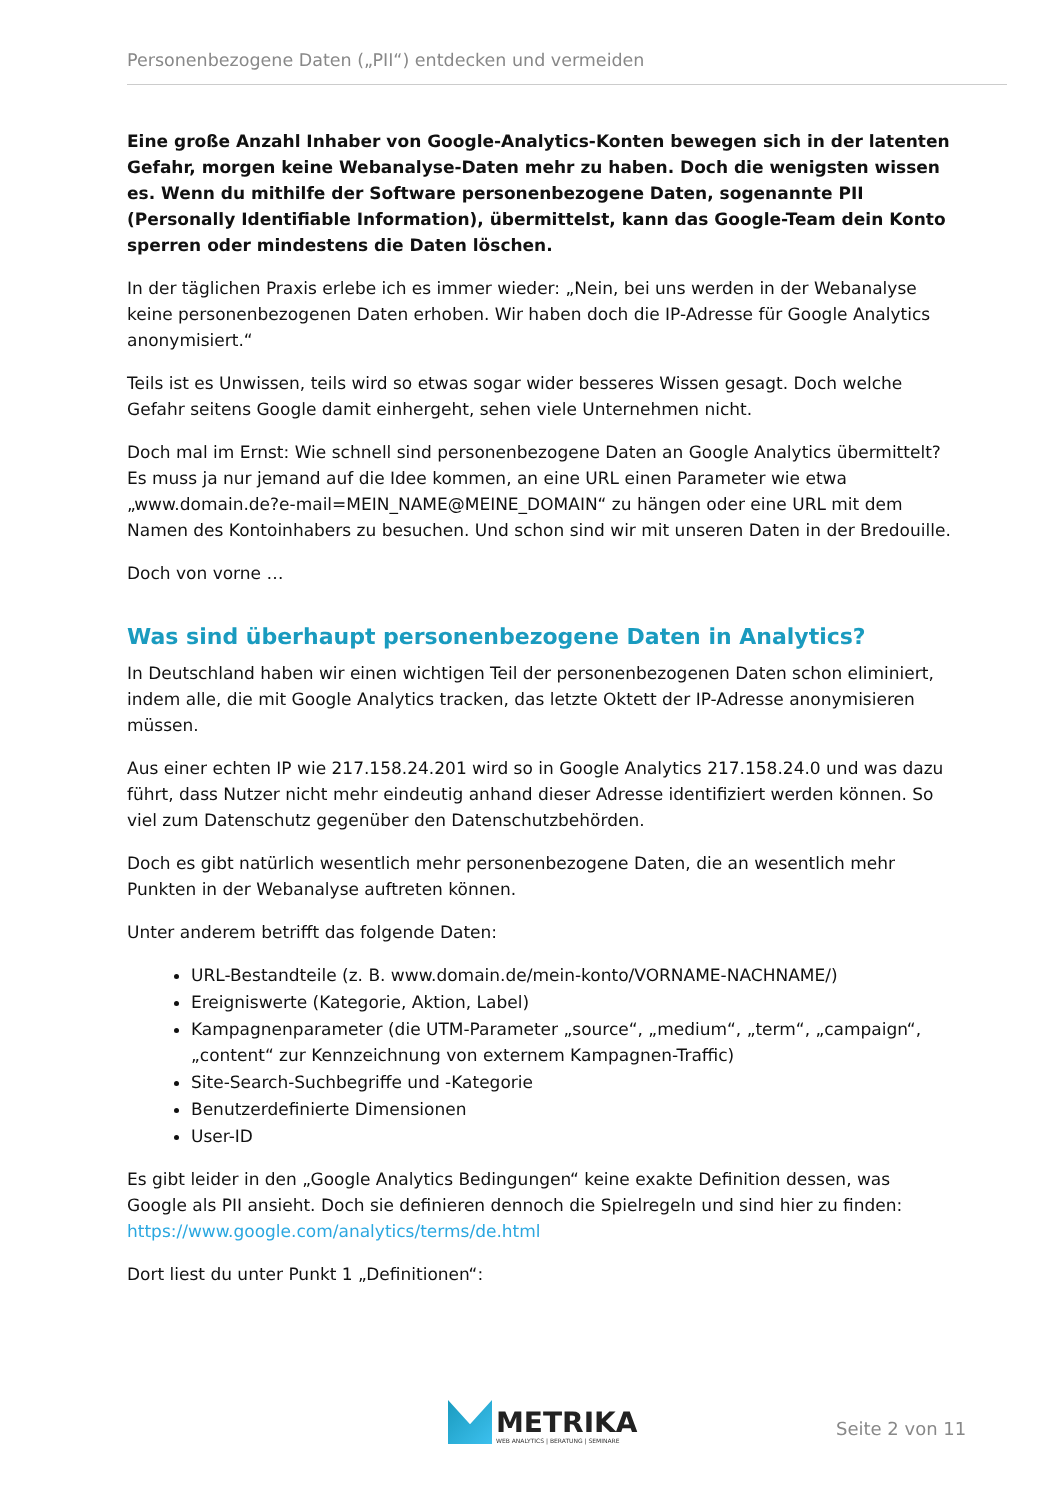Personenbezogene Daten („PII“) entdecken und vermeiden
Eine große Anzahl Inhaber von Google-Analytics-Konten bewegen sich in der latenten Gefahr, morgen keine Webanalyse-Daten mehr zu haben. Doch die wenigsten wissen es. Wenn du mithilfe der Software personenbezogene Daten, sogenannte PII (Personally Identifiable Information), übermittelst, kann das Google-Team dein Konto sperren oder mindestens die Daten löschen.
In der täglichen Praxis erlebe ich es immer wieder: „Nein, bei uns werden in der Webanalyse keine personenbezogenen Daten erhoben. Wir haben doch die IP-Adresse für Google Analytics anonymisiert.“
Teils ist es Unwissen, teils wird so etwas sogar wider besseres Wissen gesagt. Doch welche Gefahr seitens Google damit einhergeht, sehen viele Unternehmen nicht.
Doch mal im Ernst: Wie schnell sind personenbezogene Daten an Google Analytics übermittelt? Es muss ja nur jemand auf die Idee kommen, an eine URL einen Parameter wie etwa „www.domain.de?e-mail=MEIN_NAME@MEINE_DOMAIN“ zu hängen oder eine URL mit dem Namen des Kontoinhabers zu besuchen. Und schon sind wir mit unseren Daten in der Bredouille.
Doch von vorne …
Was sind überhaupt personenbezogene Daten in Analytics?
In Deutschland haben wir einen wichtigen Teil der personenbezogenen Daten schon eliminiert, indem alle, die mit Google Analytics tracken, das letzte Oktett der IP-Adresse anonymisieren müssen.
Aus einer echten IP wie 217.158.24.201 wird so in Google Analytics 217.158.24.0 und was dazu führt, dass Nutzer nicht mehr eindeutig anhand dieser Adresse identifiziert werden können. So viel zum Datenschutz gegenüber den Datenschutzbehörden.
Doch es gibt natürlich wesentlich mehr personenbezogene Daten, die an wesentlich mehr Punkten in der Webanalyse auftreten können.
Unter anderem betrifft das folgende Daten:
URL-Bestandteile (z. B. www.domain.de/mein-konto/VORNAME-NACHNAME/)
Ereigniswerte (Kategorie, Aktion, Label)
Kampagnenparameter (die UTM-Parameter „source“, „medium“, „term“, „campaign“, „content“ zur Kennzeichnung von externem Kampagnen-Traffic)
Site-Search-Suchbegriffe und -Kategorie
Benutzerdefinierte Dimensionen
User-ID
Es gibt leider in den „Google Analytics Bedingungen“ keine exakte Definition dessen, was Google als PII ansieht. Doch sie definieren dennoch die Spielregeln und sind hier zu finden: https://www.google.com/analytics/terms/de.html
Dort liest du unter Punkt 1 „Definitionen“:
METRIKA
WEB ANALYTICS | BERATUNG | SEMINARE
Seite 2 von 11